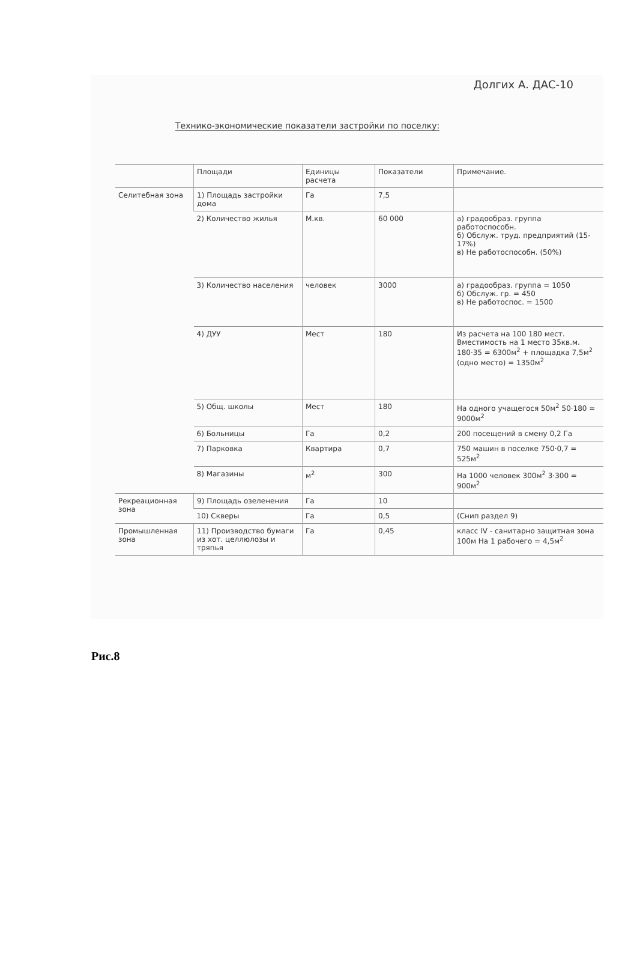Долгих А. ДАС-10
Технико-экономические показатели застройки по поселку:
| | Площади | Единицы расчета | Показатели | Примечание. |
| Селитебная зона | 1) Площадь застройки дома | Га | 7,5 | |
| | 2) Количество жилья | М.кв. | 60 000 | а) градообраз. группа работоспособн. б) Обслуж. труд. предприятий (15-17%) в) Не работоспособн. (50%) |
| | 3) Количество населения | человек | 3000 | а) градообраз. группа = 1050 б) Обслуж. гр. = 450 в) Не работоспос. = 1500 |
| | 4) ДУУ | Мест | 180 | Из расчета на 100 180 мест. Вместимость на 1 место 35кв.м. 180·35 = 6300м<sup>2</sup> + площадка 7,5м<sup>2</sup> (одно место) = 1350м<sup>2</sup> |
| | 5) Общ. школы | Мест | 180 | На одного учащегося 50м<sup>2</sup> 50·180 = 9000м<sup>2</sup> |
| | 6) Больницы | Га | 0,2 | 200 посещений в смену 0,2 Га |
| | 7) Парковка | Квартира | 0,7 | 750 машин в поселке 750·0,7 = 525м<sup>2</sup> |
| | 8) Магазины | м<sup>2</sup> | 300 | На 1000 человек 300м<sup>2</sup> 3·300 = 900м<sup>2</sup> |
| Рекреационная зона | 9) Площадь озеленения | Га | 10 | |
| | 10) Скверы | Га | 0,5 | (Снип раздел 9) |
| Промышленная зона | 11) Производство бумаги из хот. целлюлозы и тряпья | Га | 0,45 | класс IV - санитарно защитная зона 100м На 1 рабочего = 4,5м<sup>2</sup> |
Рис.8